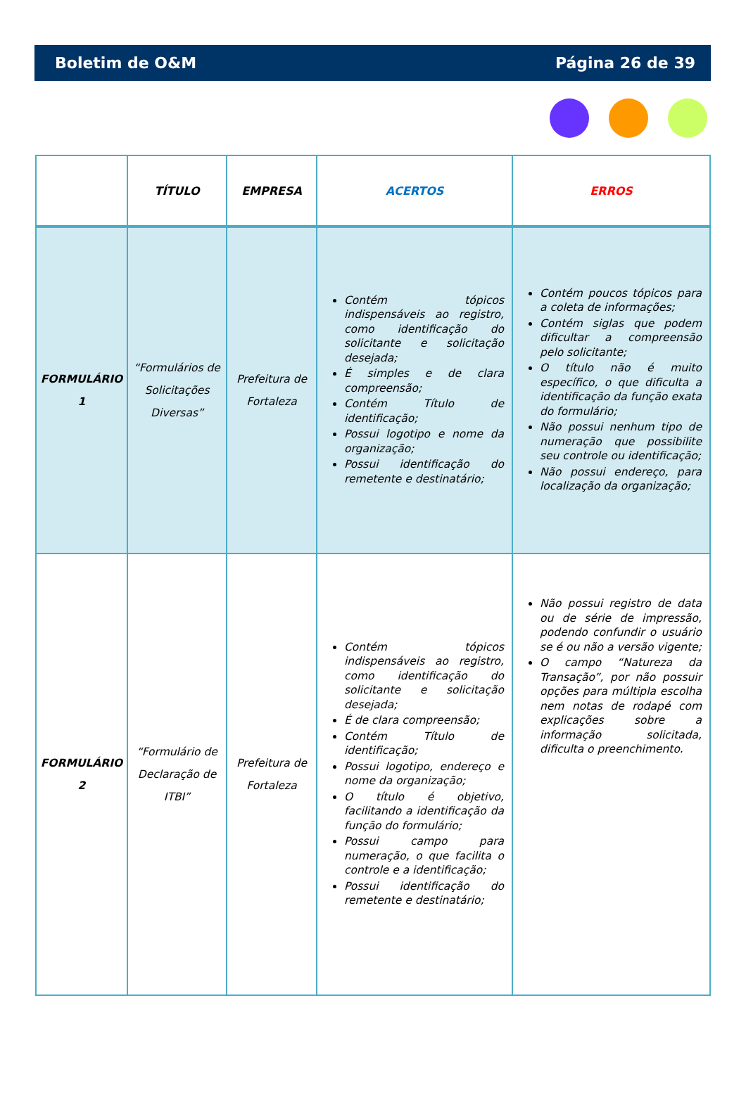Boletim de O&M Página 26 de 39
| | TÍTULO | EMPRESA | ACERTOS | ERROS |
| --- | --- | --- | --- | --- |
| FORMULÁRIO 1 | “Formulários de Solicitações Diversas” | Prefeitura de Fortaleza | Contém tópicos indispensáveis ao registro, como identificação do solicitante e solicitação desejada; É simples e de clara compreensão; Contém Título de identificação; Possui logotipo e nome da organização; Possui identificação do remetente e destinatário; | Contém poucos tópicos para a coleta de informações; Contém siglas que podem dificultar a compreensão pelo solicitante; O título não é muito específico, o que dificulta a identificação da função exata do formulário; Não possui nenhum tipo de numeração que possibilite seu controle ou identificação; Não possui endereço, para localização da organização; |
| FORMULÁRIO 2 | “Formulário de Declaração de ITBI” | Prefeitura de Fortaleza | Contém tópicos indispensáveis ao registro, como identificação do solicitante e solicitação desejada; É de clara compreensão; Contém Título de identificação; Possui logotipo, endereço e nome da organização; O título é objetivo, facilitando a identificação da função do formulário; Possui campo para numeração, o que facilita o controle e a identificação; Possui identificação do remetente e destinatário; | Não possui registro de data ou de série de impressão, podendo confundir o usuário se é ou não a versão vigente; O campo “Natureza da Transação”, por não possuir opções para múltipla escolha nem notas de rodapé com explicações sobre a informação solicitada, dificulta o preenchimento. |